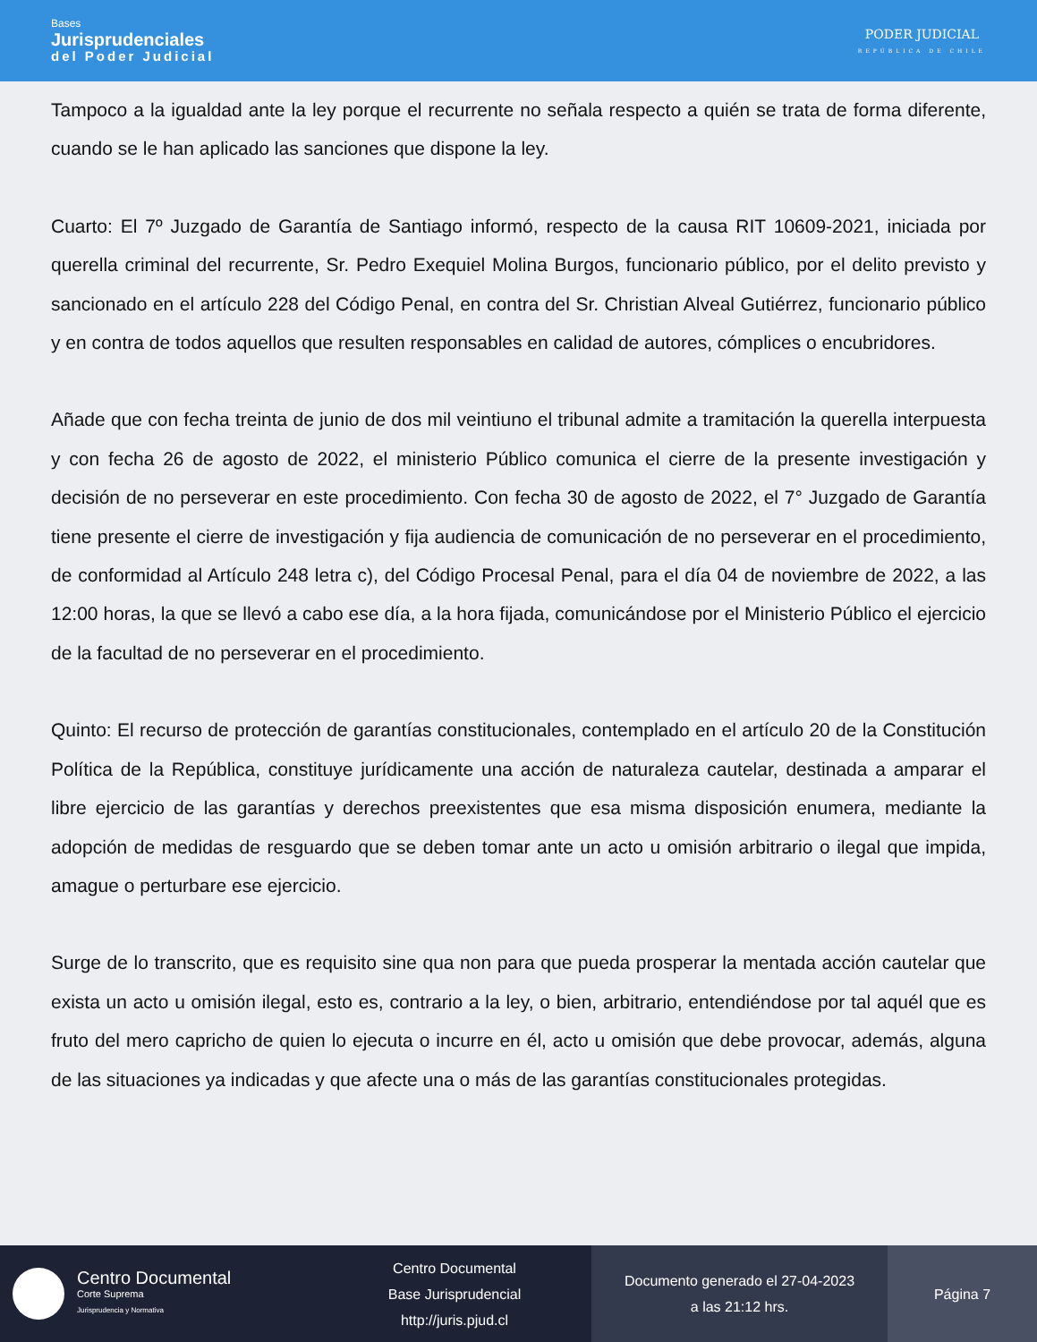Bases
Jurisprudenciales
del Poder Judicial
PODER JUDICIAL
REPÚBLICA DE CHILE
Tampoco a la igualdad ante la ley porque el recurrente no señala respecto a quién se trata de forma diferente, cuando se le han aplicado las sanciones que dispone la ley.
Cuarto: El 7º Juzgado de Garantía de Santiago informó, respecto de la causa RIT 10609-2021, iniciada por querella criminal del recurrente, Sr. Pedro Exequiel Molina Burgos, funcionario público, por el delito previsto y sancionado en el artículo 228 del Código Penal, en contra del Sr. Christian Alveal Gutiérrez, funcionario público y en contra de todos aquellos que resulten responsables en calidad de autores, cómplices o encubridores.
Añade que con fecha treinta de junio de dos mil veintiuno el tribunal admite a tramitación la querella interpuesta y con fecha 26 de agosto de 2022, el ministerio Público comunica el cierre de la presente investigación y decisión de no perseverar en este procedimiento. Con fecha 30 de agosto de 2022, el 7° Juzgado de Garantía tiene presente el cierre de investigación y fija audiencia de comunicación de no perseverar en el procedimiento, de conformidad al Artículo 248 letra c), del Código Procesal Penal, para el día 04 de noviembre de 2022, a las 12:00 horas, la que se llevó a cabo ese día, a la hora fijada, comunicándose por el Ministerio Público el ejercicio de la facultad de no perseverar en el procedimiento.
Quinto: El recurso de protección de garantías constitucionales, contemplado en el artículo 20 de la Constitución Política de la República, constituye jurídicamente una acción de naturaleza cautelar, destinada a amparar el libre ejercicio de las garantías y derechos preexistentes que esa misma disposición enumera, mediante la adopción de medidas de resguardo que se deben tomar ante un acto u omisión arbitrario o ilegal que impida, amague o perturbare ese ejercicio.
Surge de lo transcrito, que es requisito sine qua non para que pueda prosperar la mentada acción cautelar que exista un acto u omisión ilegal, esto es, contrario a la ley, o bien, arbitrario, entendiéndose por tal aquél que es fruto del mero capricho de quien lo ejecuta o incurre en él, acto u omisión que debe provocar, además, alguna de las situaciones ya indicadas y que afecte una o más de las garantías constitucionales protegidas.
Centro Documental
Corte Suprema
Jurisprudencia y Normativa
Centro Documental
Base Jurisprudencial
http://juris.pjud.cl
Documento generado el 27-04-2023
a las 21:12 hrs.
Página 7